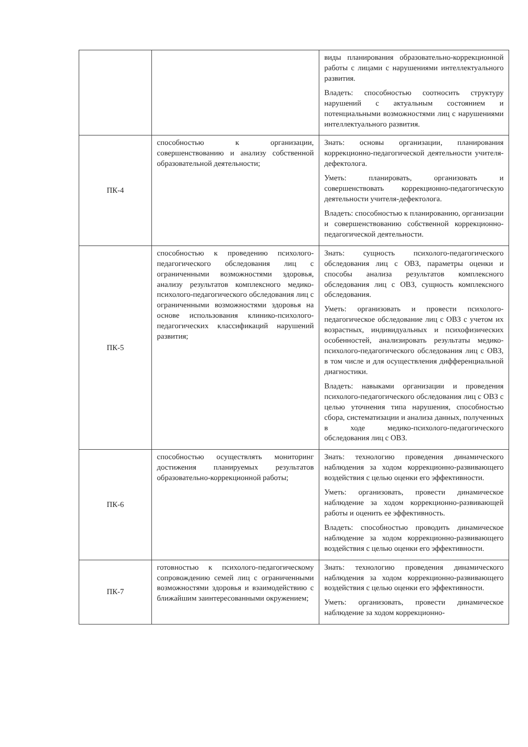| | | виды планирования образовательно-коррекционной работы с лицами с нарушениями интеллектуального развития. Владеть: способностью соотносить структуру нарушений с актуальным состоянием и потенциальными возможностями лиц с нарушениями интеллектуального развития. |
| ПК-4 | способностью к организации, совершенствованию и анализу собственной образовательной деятельности; | Знать: основы организации, планирования коррекционно-педагогической деятельности учителя-дефектолога. Уметь: планировать, организовать и совершенствовать коррекционно-педагогическую деятельности учителя-дефектолога. Владеть: способностью к планированию, организации и совершенствованию собственной коррекционно-педагогической деятельности. |
| ПК-5 | способностью к проведению психолого-педагогического обследования лиц с ограниченными возможностями здоровья, анализу результатов комплексного медико-психолого-педагогического обследования лиц с ограниченными возможностями здоровья на основе использования клинико-психолого-педагогических классификаций нарушений развития; | Знать: сущность психолого-педагогического обследования лиц с ОВЗ, параметры оценки и способы анализа результатов комплексного обследования лиц с ОВЗ, сущность комплексного обследования. Уметь: организовать и провести психолого-педагогическое обследование лиц с ОВЗ с учетом их возрастных, индивидуальных и психофизических особенностей, анализировать результаты медико-психолого-педагогического обследования лиц с ОВЗ, в том числе и для осуществления дифференциальной диагностики. Владеть: навыками организации и проведения психолого-педагогического обследования лиц с ОВЗ с целью уточнения типа нарушения, способностью сбора, систематизации и анализа данных, полученных в ходе медико-психолого-педагогического обследования лиц с ОВЗ. |
| ПК-6 | способностью осуществлять мониторинг достижения планируемых результатов образовательно-коррекционной работы; | Знать: технологию проведения динамического наблюдения за ходом коррекционно-развивающего воздействия с целью оценки его эффективности. Уметь: организовать, провести динамическое наблюдение за ходом коррекционно-развивающей работы и оценить ее эффективность. Владеть: способностью проводить динамическое наблюдение за ходом коррекционно-развивающего воздействия с целью оценки его эффективности. |
| ПК-7 | готовностью к психолого-педагогическому сопровождению семей лиц с ограниченными возможностями здоровья и взаимодействию с ближайшим заинтересованными окружением; | Знать: технологию проведения динамического наблюдения за ходом коррекционно-развивающего воздействия с целью оценки его эффективности. Уметь: организовать, провести динамическое наблюдение за ходом коррекционно- |